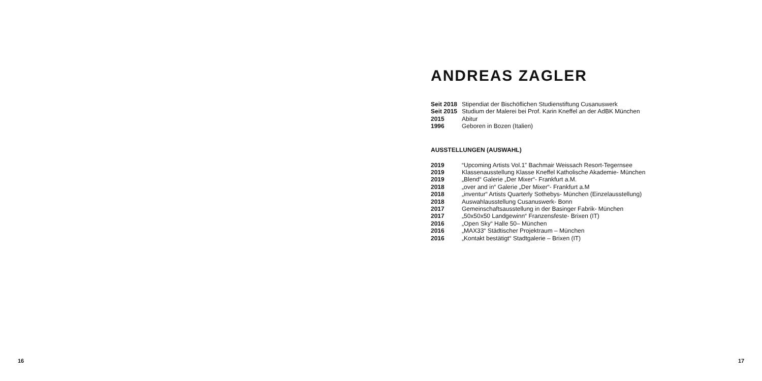ANDREAS ZAGLER
| Seit 2018 | Stipendiat der Bischöflichen Studienstiftung Cusanuswerk |
| Seit 2015 | Studium der Malerei bei Prof. Karin Kneffel an der AdBK München |
| 2015 | Abitur |
| 1996 | Geboren in Bozen (Italien) |
AUSSTELLUNGEN (AUSWAHL)
| 2019 | “Upcoming Artists Vol.1” Bachmair Weissach Resort-Tegernsee |
| 2019 | Klassenausstellung Klasse Kneffel Katholische Akademie- München |
| 2019 | „Blend“ Galerie „Der Mixer“- Frankfurt a.M. |
| 2018 | „over and in“ Galerie „Der Mixer“- Frankfurt a.M |
| 2018 | „inventur“ Artists Quarterly Sothebys- München (Einzelausstellung) |
| 2018 | Auswahlausstellung Cusanuswerk- Bonn |
| 2017 | Gemeinschaftsausstellung in der Basinger Fabrik- München |
| 2017 | „50x50x50 Landgewinn“ Franzensfeste- Brixen (IT) |
| 2016 | „Open Sky“ Halle 50– München |
| 2016 | „MAX33“ Städtischer Projektraum – München |
| 2016 | „Kontakt bestätigt“ Stadtgalerie – Brixen (IT) |
16 17